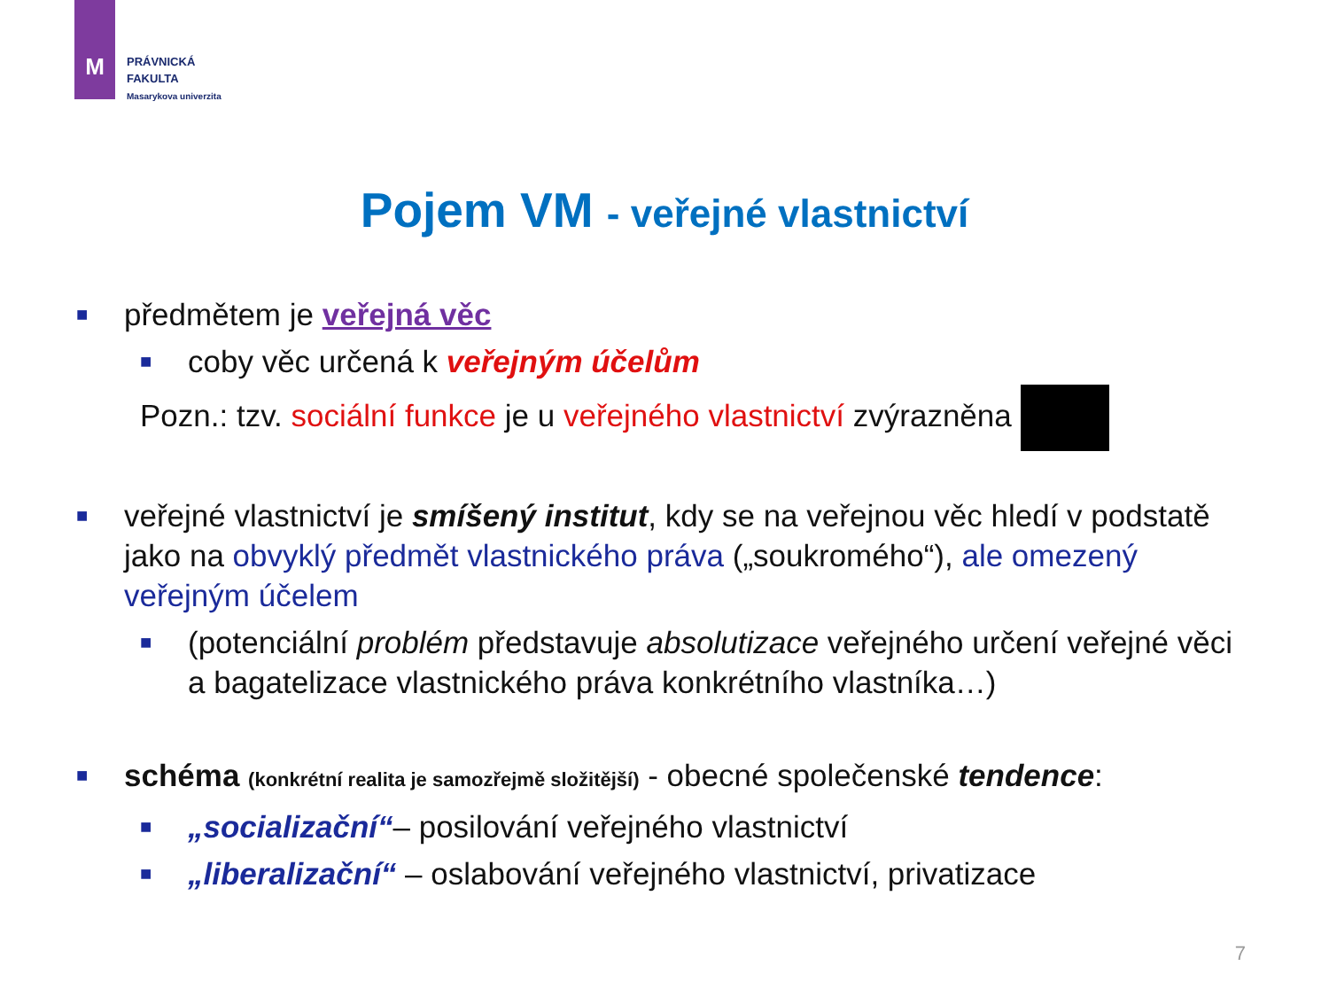M
PRÁVNICKÁ
FAKULTA
Masarykova univerzita
Pojem VM - veřejné vlastnictví
■ předmětem je veřejná věc
■ coby věc určená k veřejným účelům
Pozn.: tzv. sociální funkce je u veřejného vlastnictví zvýrazněna
■ veřejné vlastnictví je smíšený institut, kdy se na veřejnou věc hledí v podstatě jako na obvyklý předmět vlastnického práva („soukromého“), ale omezený veřejným účelem
■ (potenciální problém představuje absolutizace veřejného určení veřejné věci a bagatelizace vlastnického práva konkrétního vlastníka…)
■ schéma (konkrétní realita je samozřejmě složitější) - obecné společenské tendence:
■ „socializační“– posilování veřejného vlastnictví
■ „liberalizační“ – oslabování veřejného vlastnictví, privatizace
7